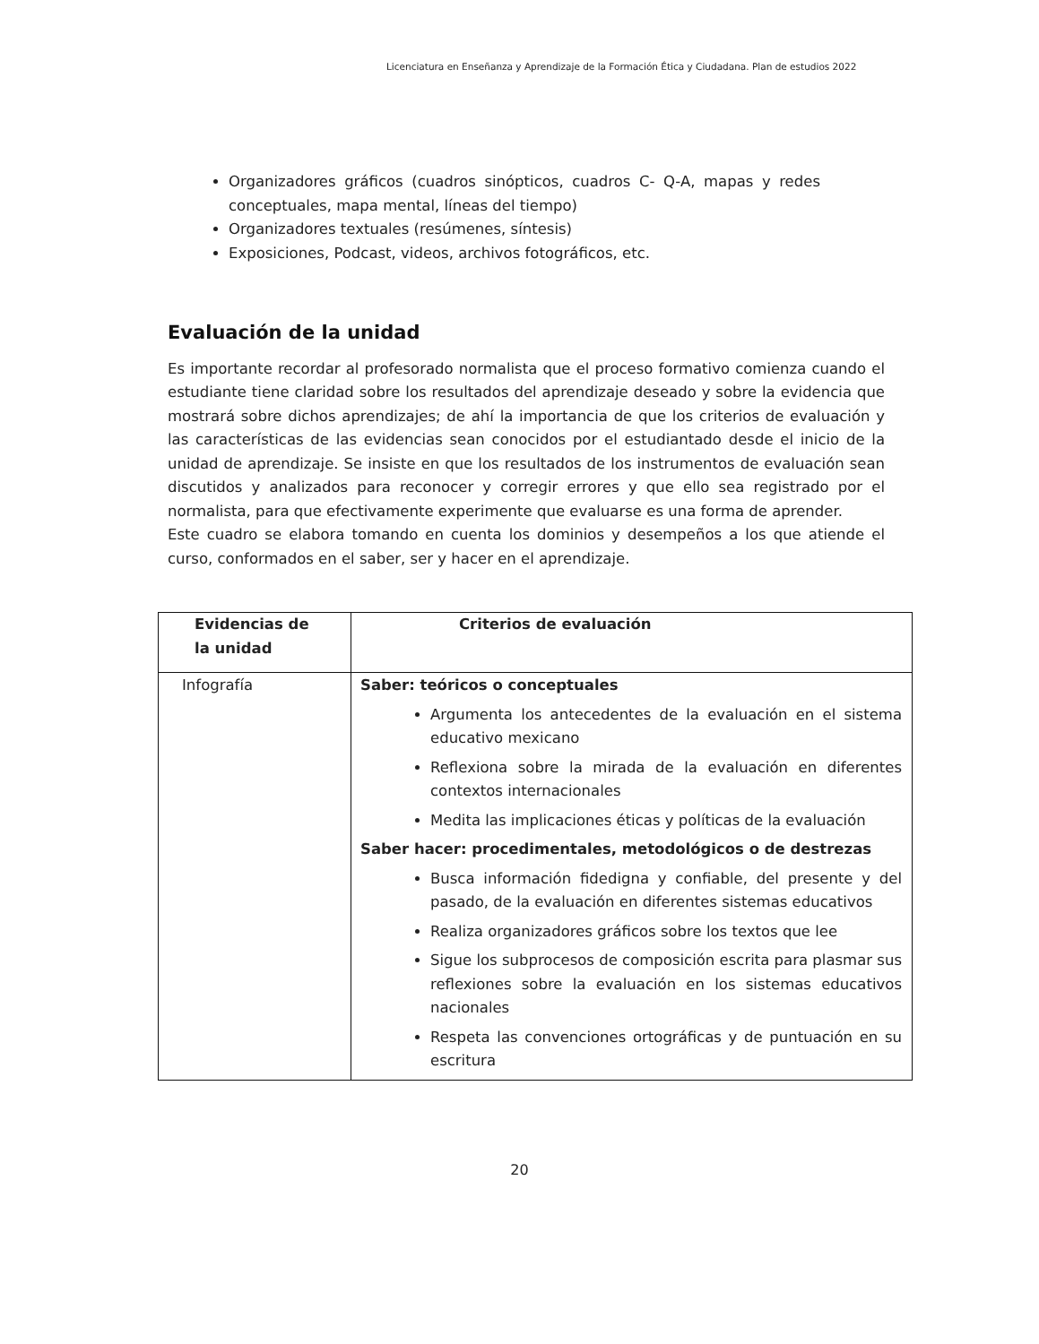Licenciatura en Enseñanza y Aprendizaje de la Formación Ética y Ciudadana. Plan de estudios 2022
Organizadores gráficos (cuadros sinópticos, cuadros C- Q-A, mapas y redes conceptuales, mapa mental, líneas del tiempo)
Organizadores textuales (resúmenes, síntesis)
Exposiciones, Podcast, videos, archivos fotográficos, etc.
Evaluación de la unidad
Es importante recordar al profesorado normalista que el proceso formativo comienza cuando el estudiante tiene claridad sobre los resultados del aprendizaje deseado y sobre la evidencia que mostrará sobre dichos aprendizajes; de ahí la importancia de que los criterios de evaluación y las características de las evidencias sean conocidos por el estudiantado desde el inicio de la unidad de aprendizaje. Se insiste en que los resultados de los instrumentos de evaluación sean discutidos y analizados para reconocer y corregir errores y que ello sea registrado por el normalista, para que efectivamente experimente que evaluarse es una forma de aprender.
Este cuadro se elabora tomando en cuenta los dominios y desempeños a los que atiende el curso, conformados en el saber, ser y hacer en el aprendizaje.
| Evidencias de la unidad | Criterios de evaluación |
| --- | --- |
| Infografía | Saber: teóricos o conceptuales Argumenta los antecedentes de la evaluación en el sistema educativo mexicano Reflexiona sobre la mirada de la evaluación en diferentes contextos internacionales Medita las implicaciones éticas y políticas de la evaluación Saber hacer: procedimentales, metodológicos o de destrezas Busca información fidedigna y confiable, del presente y del pasado, de la evaluación en diferentes sistemas educativos Realiza organizadores gráficos sobre los textos que lee Sigue los subprocesos de composición escrita para plasmar sus reflexiones sobre la evaluación en los sistemas educativos nacionales Respeta las convenciones ortográficas y de puntuación en su escritura |
20